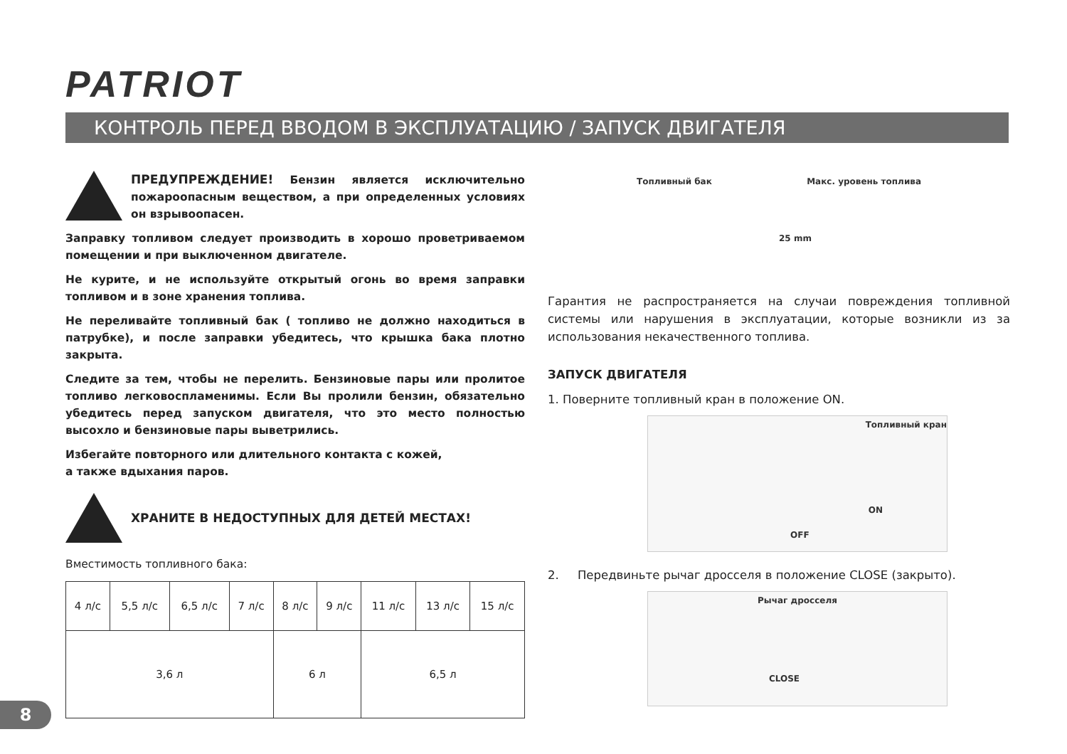PATRIOT
КОНТРОЛЬ ПЕРЕД ВВОДОМ В ЭКСПЛУАТАЦИЮ / ЗАПУСК ДВИГАТЕЛЯ
ПРЕДУПРЕЖДЕНИЕ! Бензин является исключительно пожароопасным веществом, а при определенных условиях он взрывоопасен.
Заправку топливом следует производить в хорошо проветриваемом помещении и при выключенном двигателе.
Не курите, и не используйте открытый огонь во время заправки топливом и в зоне хранения топлива.
Не переливайте топливный бак ( топливо не должно находиться в патрубке), и после заправки убедитесь, что крышка бака плотно закрыта.
Следите за тем, чтобы не перелить. Бензиновые пары или пролитое топливо легковоспламенимы. Если Вы пролили бензин, обязательно убедитесь перед запуском двигателя, что это место полностью высохло и бензиновые пары выветрились.
Избегайте повторного или длительного контакта с кожей,
а также вдыхания паров.
ХРАНИТЕ В НЕДОСТУПНЫХ ДЛЯ ДЕТЕЙ МЕСТАХ!
Вместимость топливного бака:
| 4 л/с | 5,5 л/с | 6,5 л/с | 7 л/с | 8 л/с | 9 л/с | 11 л/с | 13 л/с | 15 л/с |
| 3,6 л | | | | 6 л | | 6,5 л | | |
Топливный бак Макс. уровень топлива
25 mm
Гарантия не распространяется на случаи повреждения топливной системы или нарушения в эксплуатации, которые возникли из за использования некачественного топлива.
ЗАПУСК ДВИГАТЕЛЯ
1. Поверните топливный кран в положение ON.
Топливный кран
ON
OFF
2. Передвиньте рычаг дросселя в положение CLOSE (закрыто).
Рычаг дросселя
CLOSE
8